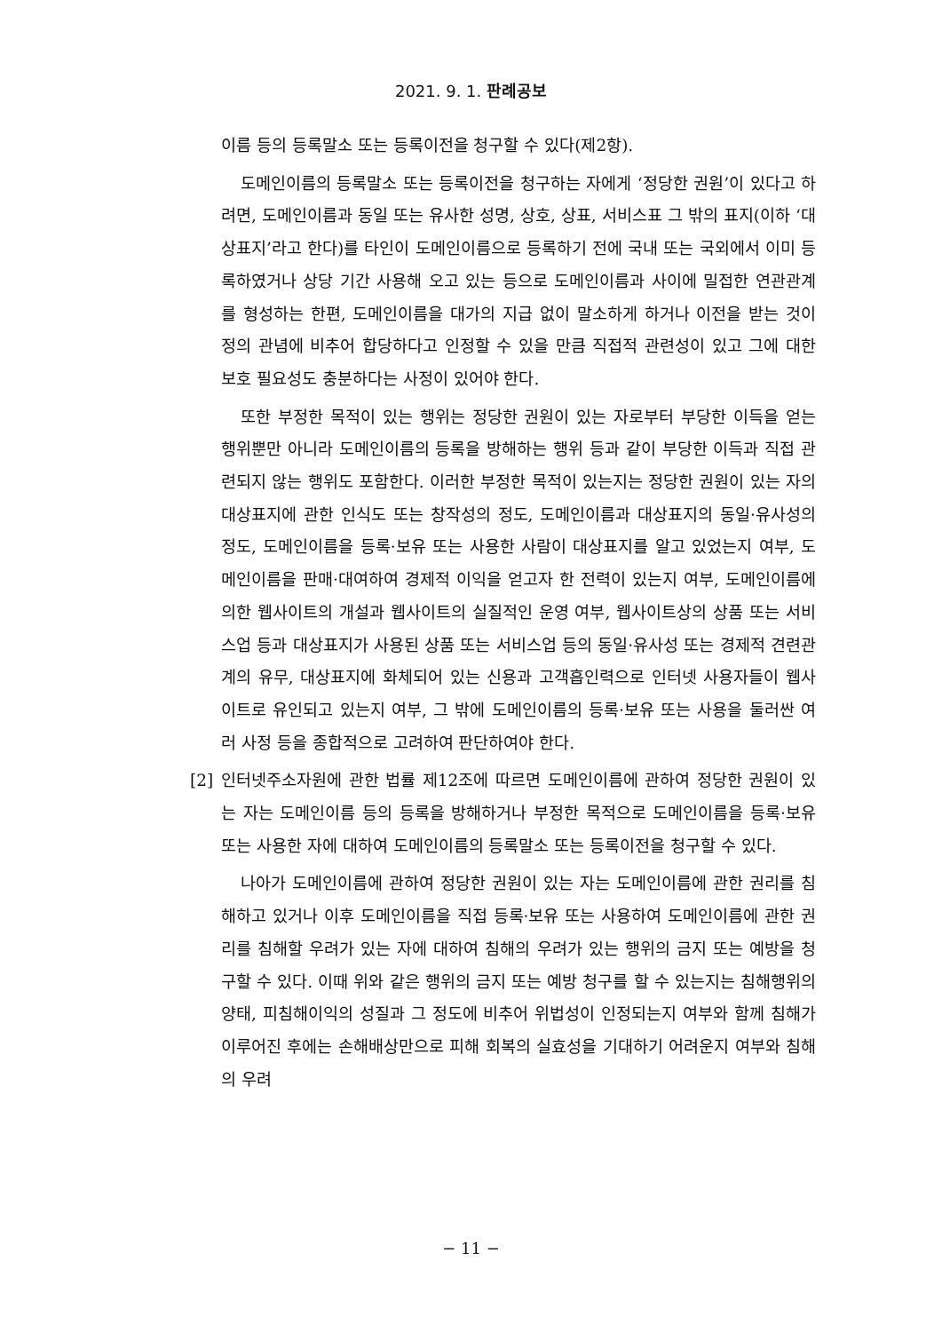2021. 9. 1. 판례공보
이름 등의 등록말소 또는 등록이전을 청구할 수 있다(제2항).
도메인이름의 등록말소 또는 등록이전을 청구하는 자에게 ‘정당한 권원’이 있다고 하려면, 도메인이름과 동일 또는 유사한 성명, 상호, 상표, 서비스표 그 밖의 표지(이하 ‘대상표지’라고 한다)를 타인이 도메인이름으로 등록하기 전에 국내 또는 국외에서 이미 등록하였거나 상당 기간 사용해 오고 있는 등으로 도메인이름과 사이에 밀접한 연관관계를 형성하는 한편, 도메인이름을 대가의 지급 없이 말소하게 하거나 이전을 받는 것이 정의 관념에 비추어 합당하다고 인정할 수 있을 만큼 직접적 관련성이 있고 그에 대한 보호 필요성도 충분하다는 사정이 있어야 한다.
또한 부정한 목적이 있는 행위는 정당한 권원이 있는 자로부터 부당한 이득을 얻는 행위뿐만 아니라 도메인이름의 등록을 방해하는 행위 등과 같이 부당한 이득과 직접 관련되지 않는 행위도 포함한다. 이러한 부정한 목적이 있는지는 정당한 권원이 있는 자의 대상표지에 관한 인식도 또는 창작성의 정도, 도메인이름과 대상표지의 동일·유사성의 정도, 도메인이름을 등록·보유 또는 사용한 사람이 대상표지를 알고 있었는지 여부, 도메인이름을 판매·대여하여 경제적 이익을 얻고자 한 전력이 있는지 여부, 도메인이름에 의한 웹사이트의 개설과 웹사이트의 실질적인 운영 여부, 웹사이트상의 상품 또는 서비스업 등과 대상표지가 사용된 상품 또는 서비스업 등의 동일·유사성 또는 경제적 견련관계의 유무, 대상표지에 화체되어 있는 신용과 고객흡인력으로 인터넷 사용자들이 웹사이트로 유인되고 있는지 여부, 그 밖에 도메인이름의 등록·보유 또는 사용을 둘러싼 여러 사정 등을 종합적으로 고려하여 판단하여야 한다.
[2] 인터넷주소자원에 관한 법률 제12조에 따르면 도메인이름에 관하여 정당한 권원이 있는 자는 도메인이름 등의 등록을 방해하거나 부정한 목적으로 도메인이름을 등록·보유 또는 사용한 자에 대하여 도메인이름의 등록말소 또는 등록이전을 청구할 수 있다.
나아가 도메인이름에 관하여 정당한 권원이 있는 자는 도메인이름에 관한 권리를 침해하고 있거나 이후 도메인이름을 직접 등록·보유 또는 사용하여 도메인이름에 관한 권리를 침해할 우려가 있는 자에 대하여 침해의 우려가 있는 행위의 금지 또는 예방을 청구할 수 있다. 이때 위와 같은 행위의 금지 또는 예방 청구를 할 수 있는지는 침해행위의 양태, 피침해이익의 성질과 그 정도에 비추어 위법성이 인정되는지 여부와 함께 침해가 이루어진 후에는 손해배상만으로 피해 회복의 실효성을 기대하기 어려운지 여부와 침해의 우려
− 11 −